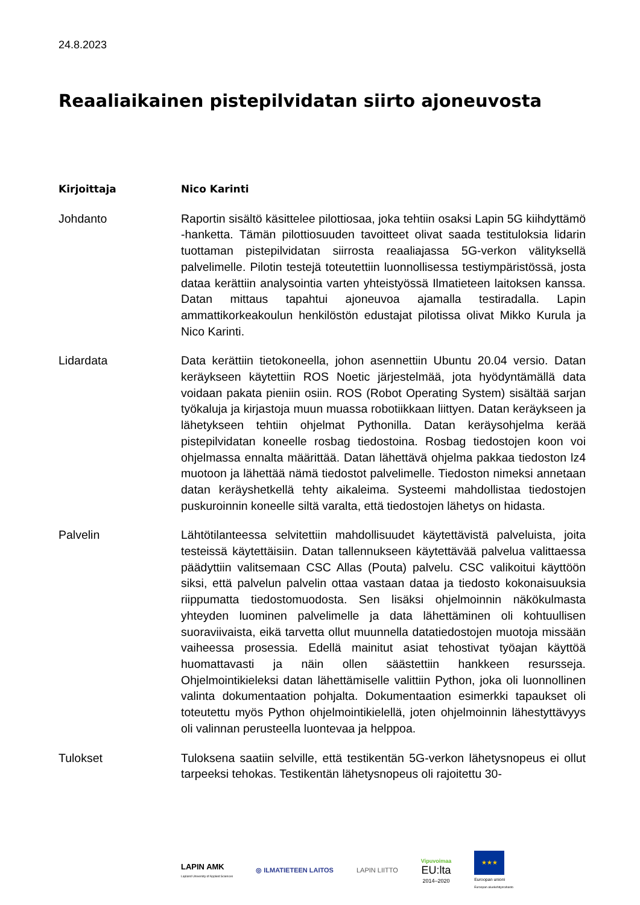24.8.2023
Reaaliaikainen pistepilvidatan siirto ajoneuvosta
Kirjoittaja Nico Karinti
Johdanto Raportin sisältö käsittelee pilottiosaa, joka tehtiin osaksi Lapin 5G kiihdyttämö -hanketta. Tämän pilottiosuuden tavoitteet olivat saada testituloksia lidarin tuottaman pistepilvidatan siirrosta reaaliajassa 5G-verkon välityksellä palvelimelle. Pilotin testejä toteutettiin luonnollisessa testiympäristössä, josta dataa kerättiin analysointia varten yhteistyössä Ilmatieteen laitoksen kanssa. Datan mittaus tapahtui ajoneuvoa ajamalla testiradalla. Lapin ammattikorkeakoulun henkilöstön edustajat pilotissa olivat Mikko Kurula ja Nico Karinti.
Lidardata Data kerättiin tietokoneella, johon asennettiin Ubuntu 20.04 versio. Datan keräykseen käytettiin ROS Noetic järjestelmää, jota hyödyntämällä data voidaan pakata pieniin osiin. ROS (Robot Operating System) sisältää sarjan työkaluja ja kirjastoja muun muassa robotiikkaan liittyen. Datan keräykseen ja lähetykseen tehtiin ohjelmat Pythonilla. Datan keräysohjelma kerää pistepilvidatan koneelle rosbag tiedostoina. Rosbag tiedostojen koon voi ohjelmassa ennalta määrittää. Datan lähettävä ohjelma pakkaa tiedoston lz4 muotoon ja lähettää nämä tiedostot palvelimelle. Tiedoston nimeksi annetaan datan keräyshetkellä tehty aikaleima. Systeemi mahdollistaa tiedostojen puskuroinnin koneelle siltä varalta, että tiedostojen lähetys on hidasta.
Palvelin Lähtötilanteessa selvitettiin mahdollisuudet käytettävistä palveluista, joita testeissä käytettäisiin. Datan tallennukseen käytettävää palvelua valittaessa päädyttiin valitsemaan CSC Allas (Pouta) palvelu. CSC valikoitui käyttöön siksi, että palvelun palvelin ottaa vastaan dataa ja tiedosto kokonaisuuksia riippumatta tiedostomuodosta. Sen lisäksi ohjelmoinnin näkökulmasta yhteyden luominen palvelimelle ja data lähettäminen oli kohtuullisen suoraviivaista, eikä tarvetta ollut muunnella datatiedostojen muotoja missään vaiheessa prosessia. Edellä mainitut asiat tehostivat työajan käyttöä huomattavasti ja näin ollen säästettiin hankkeen resursseja. Ohjelmointikieleksi datan lähettämiselle valittiin Python, joka oli luonnollinen valinta dokumentaation pohjalta. Dokumentaation esimerkki tapaukset oli toteutettu myös Python ohjelmointikielellä, joten ohjelmoinnin lähestyttävyys oli valinnan perusteella luontevaa ja helppoa.
Tulokset Tuloksena saatiin selville, että testikentän 5G-verkon lähetysnopeus ei ollut tarpeeksi tehokas. Testikentän lähetysnopeus oli rajoitettu 30-
LAPIN AMK
Lapland University of Applied Sciences
◎ ILMATIETEEN LAITOS LAPIN LIITTO
Vipuvoimaa
EU:lta
2014–2020
★★★
Euroopan unioni
Euroopan aluekehitysrahasto